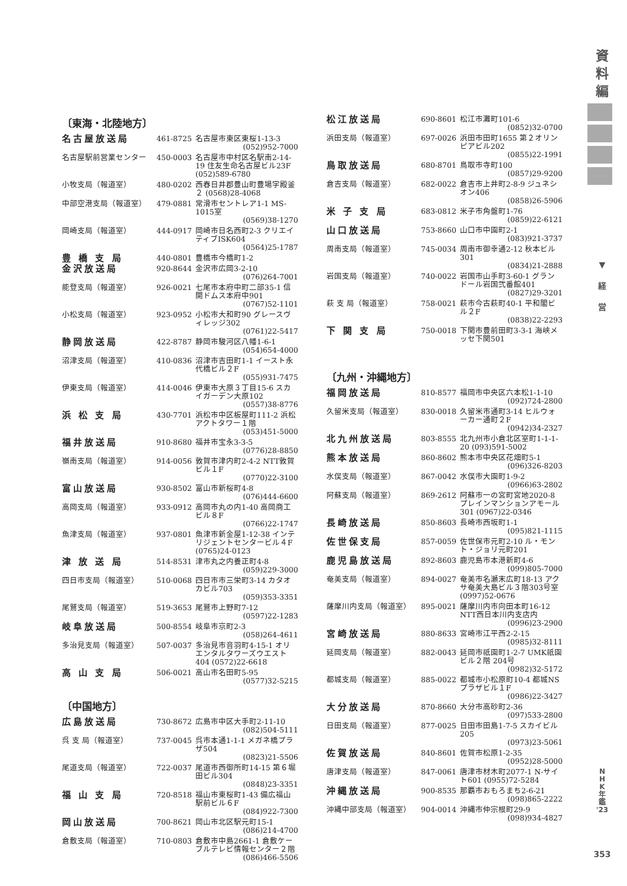資
料
編
▼
経
営
N
H
K
年
鑑
'23
353
〔東海・北陸地方〕
| 名古屋放送局 | 461-8725 | 名古屋市東区東桜1-13-3 (052)952-7000 |
| 名古屋駅前営業センター | 450-0003 | 名古屋市中村区名駅南2-14-19 住友生命名古屋ビル23F (052)589-6780 |
| 小牧支局（報道室） | 480-0202 | 西春日井郡豊山町豊場字殿釜２ (0568)28-4068 |
| 中部空港支局（報道室） | 479-0881 | 常滑市セントレア1-1 MS-1015室 (0569)38-1270 |
| 岡崎支局（報道室） | 444-0917 | 岡崎市日名西町2-3 クリエイティブISK604 (0564)25-1787 |
| 豊 橋 支 局 | 440-0801 | 豊橋市今橋町1-2 |
| 金沢放送局 | 920-8644 | 金沢市広岡3-2-10 (076)264-7001 |
| 能登支局（報道室） | 926-0021 | 七尾市本府中町二部35-1 信開ドムス本府中901 (0767)52-1101 |
| 小松支局（報道室） | 923-0952 | 小松市大和町90 グレースヴィレッジ302 (0761)22-5417 |
| 静岡放送局 | 422-8787 | 静岡市駿河区八幡1-6-1 (054)654-4000 |
| 沼津支局（報道室） | 410-0836 | 沼津市吉田町1-1 イースト永代橋ビル２F (055)931-7475 |
| 伊東支局（報道室） | 414-0046 | 伊東市大原３丁目15-6 スカイガーデン大原102 (0557)38-8776 |
| 浜 松 支 局 | 430-7701 | 浜松市中区板屋町111-2 浜松アクトタワー１階 (053)451-5000 |
| 福井放送局 | 910-8680 | 福井市宝永3-3-5 (0776)28-8850 |
| 嶺南支局（報道室） | 914-0056 | 敦賀市津内町2-4-2 NTT敦賀ビル１F (0770)22-3100 |
| 富山放送局 | 930-8502 | 富山市新桜町4-8 (076)444-6600 |
| 高岡支局（報道室） | 933-0912 | 高岡市丸の内1-40 高岡商工ビル８F (0766)22-1747 |
| 魚津支局（報道室） | 937-0801 | 魚津市新金屋1-12-38 インテリジェントセンタービル４F (0765)24-0123 |
| 津 放 送 局 | 514-8531 | 津市丸之内養正町4-8 (059)229-3000 |
| 四日市支局（報道室） | 510-0068 | 四日市市三栄町3-14 カタオカビル703 (059)353-3351 |
| 尾鷲支局（報道室） | 519-3653 | 尾鷲市上野町7-12 (0597)22-1283 |
| 岐阜放送局 | 500-8554 | 岐阜市京町2-3 (058)264-4611 |
| 多治見支局（報道室） | 507-0037 | 多治見市音羽町4-15-1 オリエンタルタワーズウエスト404 (0572)22-6618 |
| 高 山 支 局 | 506-0021 | 高山市名田町5-95 (0577)32-5215 |
〔中国地方〕
| 広島放送局 | 730-8672 | 広島市中区大手町2-11-10 (082)504-5111 |
| 呉 支 局（報道室） | 737-0045 | 呉市本通1-1-1 メガネ橋プラザ504 (0823)21-5506 |
| 尾道支局（報道室） | 722-0037 | 尾道市西御所町14-15 第６堀田ビル304 (0848)23-3351 |
| 福 山 支 局 | 720-8518 | 福山市東桜町1-43 備広福山駅前ビル６F (084)922-7300 |
| 岡山放送局 | 700-8621 | 岡山市北区駅元町15-1 (086)214-4700 |
| 倉敷支局（報道室） | 710-0803 | 倉敷市中島2661-1 倉敷ケーブルテレビ情報センター２階 (086)466-5506 |
| 松江放送局 | 690-8601 | 松江市灘町101-6 (0852)32-0700 |
| 浜田支局（報道室） | 697-0026 | 浜田市田町1655 第２オリンピアビル202 (0855)22-1991 |
| 鳥取放送局 | 680-8701 | 鳥取市寺町100 (0857)29-9200 |
| 倉吉支局（報道室） | 682-0022 | 倉吉市上井町2-8-9 ジュネシオン406 (0858)26-5906 |
| 米 子 支 局 | 683-0812 | 米子市角盤町1-76 (0859)22-6121 |
| 山口放送局 | 753-8660 | 山口市中園町2-1 (083)921-3737 |
| 周南支局（報道室） | 745-0034 | 周南市御幸通2-12 秋本ビル301 (0834)21-2888 |
| 岩国支局（報道室） | 740-0022 | 岩国市山手町3-60-1 グランドール岩国弐番館401 (0827)29-3201 |
| 萩 支 局（報道室） | 758-0021 | 萩市今古萩町40-1 平和閣ビル２F (0838)22-2293 |
| 下 関 支 局 | 750-0018 | 下関市豊前田町3-3-1 海峡メッセ下関501 |
〔九州・沖縄地方〕
| 福岡放送局 | 810-8577 | 福岡市中央区六本松1-1-10 (092)724-2800 |
| 久留米支局（報道室） | 830-0018 | 久留米市通町3-14 ヒルウォーカー通町２F (0942)34-2327 |
| 北九州放送局 | 803-8555 | 北九州市小倉北区室町1-1-1-20 (093)591-5002 |
| 熊本放送局 | 860-8602 | 熊本市中央区花畑町5-1 (096)326-8203 |
| 水俣支局（報道室） | 867-0042 | 水俣市大園町1-9-2 (0966)63-2802 |
| 阿蘇支局（報道室） | 869-2612 | 阿蘇市一の宮町宮地2020-8 プレインマンションアモール301 (0967)22-0346 |
| 長崎放送局 | 850-8603 | 長崎市西坂町1-1 (095)821-1115 |
| 佐世保支局 | 857-0059 | 佐世保市元町2-10 ル・モント・ジョリ元町201 |
| 鹿児島放送局 | 892-8603 | 鹿児島市本港新町4-6 (099)805-7000 |
| 奄美支局（報道室） | 894-0027 | 奄美市名瀬末広町18-13 アクサ奄美大島ビル３階303号室 (0997)52-0676 |
| 薩摩川内支局（報道室） | 895-0021 | 薩摩川内市向田本町16-12 NTT西日本川内支店内 (0996)23-2900 |
| 宮崎放送局 | 880-8633 | 宮崎市江平西2-2-15 (0985)32-8111 |
| 延岡支局（報道室） | 882-0043 | 延岡市祇園町1-2-7 UMK祇園ビル２階 204号 (0982)32-5172 |
| 都城支局（報道室） | 885-0022 | 都城市小松原町10-4 都城NSプラザビル１F (0986)22-3427 |
| 大分放送局 | 870-8660 | 大分市高砂町2-36 (097)533-2800 |
| 日田支局（報道室） | 877-0025 | 日田市田島1-7-5 スカイビル205 (0973)23-5061 |
| 佐賀放送局 | 840-8601 | 佐賀市松原1-2-35 (0952)28-5000 |
| 唐津支局（報道室） | 847-0061 | 唐津市材木町2077-1 N-サイト601 (0955)72-5284 |
| 沖縄放送局 | 900-8535 | 那覇市おもろまち2-6-21 (098)865-2222 |
| 沖縄中部支局（報道室） | 904-0014 | 沖縄市仲宗根町29-9 (098)934-4827 |